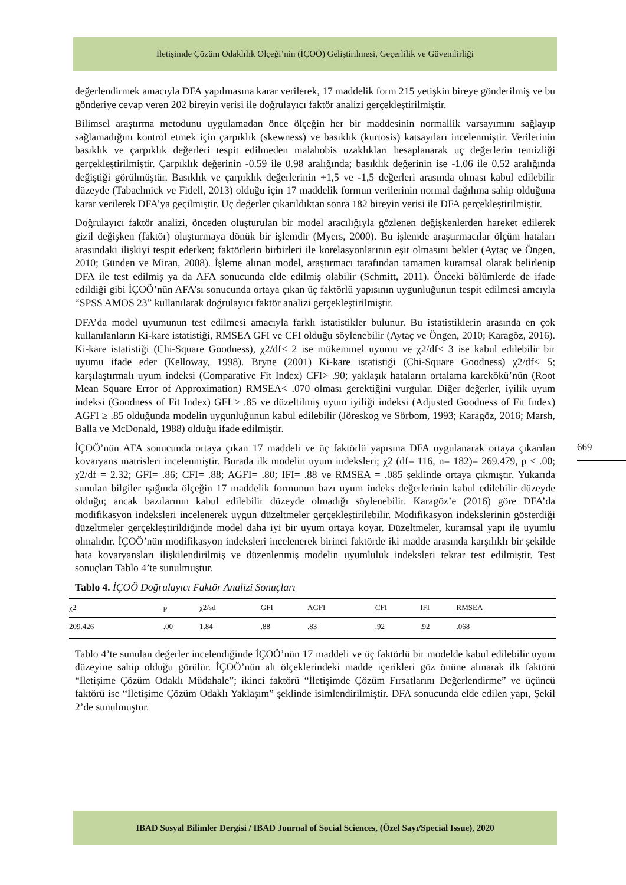İletişimde Çözüm Odaklılık Ölçeği’nin (İÇOÖ) Geliştirilmesi, Geçerlilik ve Güvenilirliği
değerlendirmek amacıyla DFA yapılmasına karar verilerek, 17 maddelik form 215 yetişkin bireye gönderilmiş ve bu gönderiye cevap veren 202 bireyin verisi ile doğrulayıcı faktör analizi gerçekleştirilmiştir.
Bilimsel araştırma metodunu uygulamadan önce ölçeğin her bir maddesinin normallik varsayımını sağlayıp sağlamadığını kontrol etmek için çarpıklık (skewness) ve basıklık (kurtosis) katsayıları incelenmiştir. Verilerinin basıklık ve çarpıklık değerleri tespit edilmeden malahobis uzaklıkları hesaplanarak uç değerlerin temizliği gerçekleştirilmiştir. Çarpıklık değerinin -0.59 ile 0.98 aralığında; basıklık değerinin ise -1.06 ile 0.52 aralığında değiştiği görülmüştür. Basıklık ve çarpıklık değerlerinin +1,5 ve -1,5 değerleri arasında olması kabul edilebilir düzeyde (Tabachnick ve Fidell, 2013) olduğu için 17 maddelik formun verilerinin normal dağılıma sahip olduğuna karar verilerek DFA’ya geçilmiştir. Uç değerler çıkarıldıktan sonra 182 bireyin verisi ile DFA gerçekleştirilmiştir.
Doğrulayıcı faktör analizi, önceden oluşturulan bir model aracılığıyla gözlenen değişkenlerden hareket edilerek gizil değişken (faktör) oluşturmaya dönük bir işlemdir (Myers, 2000). Bu işlemde araştırmacılar ölçüm hataları arasındaki ilişkiyi tespit ederken; faktörlerin birbirleri ile korelasyonlarının eşit olmasını bekler (Aytaç ve Öngen, 2010; Günden ve Miran, 2008). İşleme alınan model, araştırmacı tarafından tamamen kuramsal olarak belirlenip DFA ile test edilmiş ya da AFA sonucunda elde edilmiş olabilir (Schmitt, 2011). Önceki bölümlerde de ifade edildiği gibi İÇOÖ’nün AFA’sı sonucunda ortaya çıkan üç faktörlü yapısının uygunluğunun tespit edilmesi amcıyla “SPSS AMOS 23” kullanılarak doğrulayıcı faktör analizi gerçekleştirilmiştir.
DFA’da model uyumunun test edilmesi amacıyla farklı istatistikler bulunur. Bu istatistiklerin arasında en çok kullanılanların Ki-kare istatistiği, RMSEA GFI ve CFI olduğu söylenebilir (Aytaç ve Öngen, 2010; Karagöz, 2016). Ki-kare istatistiği (Chi-Square Goodness), χ2/df< 2 ise mükemmel uyumu ve χ2/df< 3 ise kabul edilebilir bir uyumu ifade eder (Kelloway, 1998). Bryne (2001) Ki-kare istatistiği (Chi-Square Goodness) χ2/df< 5; karşılaştırmalı uyum indeksi (Comparative Fit Index) CFI> .90; yaklaşık hataların ortalama karekökü’nün (Root Mean Square Error of Approximation) RMSEA< .070 olması gerektiğini vurgular. Diğer değerler, iyilik uyum indeksi (Goodness of Fit Index) GFI ≥ .85 ve düzeltilmiş uyum iyiliği indeksi (Adjusted Goodness of Fit Index) AGFI ≥ .85 olduğunda modelin uygunluğunun kabul edilebilir (Jöreskog ve Sörbom, 1993; Karagöz, 2016; Marsh, Balla ve McDonald, 1988) olduğu ifade edilmiştir.
İÇOÖ’nün AFA sonucunda ortaya çıkan 17 maddeli ve üç faktörlü yapısına DFA uygulanarak ortaya çıkarılan kovaryans matrisleri incelenmiştir. Burada ilk modelin uyum indeksleri; χ2 (df= 116, n= 182)= 269.479, p < .00; χ2/df = 2.32; GFI= .86; CFI= .88; AGFI= .80; IFI= .88 ve RMSEA = .085 şeklinde ortaya çıkmıştır. Yukarıda sunulan bilgiler ışığında ölçeğin 17 maddelik formunun bazı uyum indeks değerlerinin kabul edilebilir düzeyde olduğu; ancak bazılarının kabul edilebilir düzeyde olmadığı söylenebilir. Karagöz’e (2016) göre DFA’da modifikasyon indeksleri incelenerek uygun düzeltmeler gerçekleştirilebilir. Modifikasyon indekslerinin gösterdiği düzeltmeler gerçekleştirildiğinde model daha iyi bir uyum ortaya koyar. Düzeltmeler, kuramsal yapı ile uyumlu olmalıdır. İÇOÖ’nün modifikasyon indeksleri incelenerek birinci faktörde iki madde arasında karşılıklı bir şekilde hata kovaryansları ilişkilendirilmiş ve düzenlenmiş modelin uyumluluk indeksleri tekrar test edilmiştir. Test sonuçları Tablo 4’te sunulmuştur.
Tablo 4. İÇOÖ Doğrulayıcı Faktör Analizi Sonuçları
| χ2 | p | χ2/sd | GFI | AGFI | CFI | IFI | RMSEA |
| --- | --- | --- | --- | --- | --- | --- | --- |
| 209.426 | .00 | 1.84 | .88 | .83 | .92 | .92 | .068 |
Tablo 4’te sunulan değerler incelendiğinde İÇOÖ’nün 17 maddeli ve üç faktörlü bir modelde kabul edilebilir uyum düzeyine sahip olduğu görülür. İÇOÖ’nün alt ölçeklerindeki madde içerikleri göz önüne alınarak ilk faktörü “İletişime Çözüm Odaklı Müdahale”; ikinci faktörü “İletişimde Çözüm Fırsatlarını Değerlendirme” ve üçüncü faktörü ise “İletişime Çözüm Odaklı Yaklaşım” şeklinde isimlendirilmiştir. DFA sonucunda elde edilen yapı, Şekil 2’de sunulmuştur.
669
IBAD Sosyal Bilimler Dergisi / IBAD Journal of Social Sciences, (Özel Sayı/Special Issue), 2020